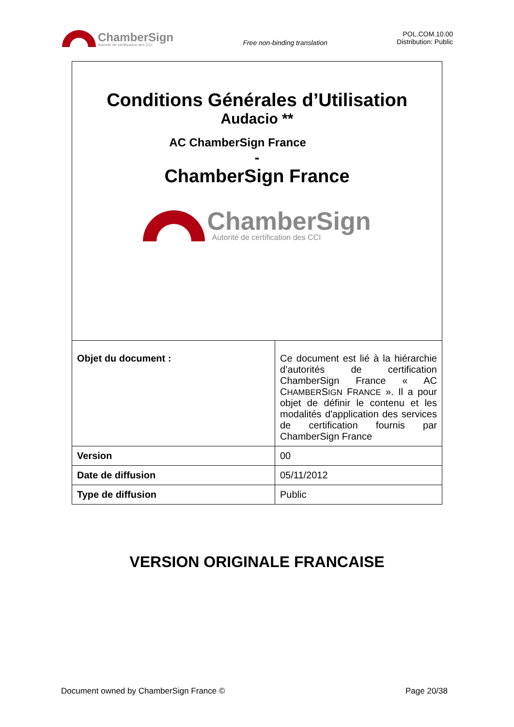ChamberSign
Autorité de certification des CCI
Free non-binding translation
POL.COM.10.00
Distribution: Public
Conditions Générales d’Utilisation
Audacio **
AC ChamberSign France
-
ChamberSign France
ChamberSign
Autorité de certification des CCI
| Objet du document : | Ce document est lié à la hiérarchie d’autorités de certification ChamberSign France « AC C HAMBER S IGN F RANCE ». Il a pour objet de définir le contenu et les modalités d'application des services de certification fournis par ChamberSign France |
| Version | 00 |
| Date de diffusion | 05/11/2012 |
| Type de diffusion | Public |
VERSION ORIGINALE FRANCAISE
Document owned by ChamberSign France © Page 20/38